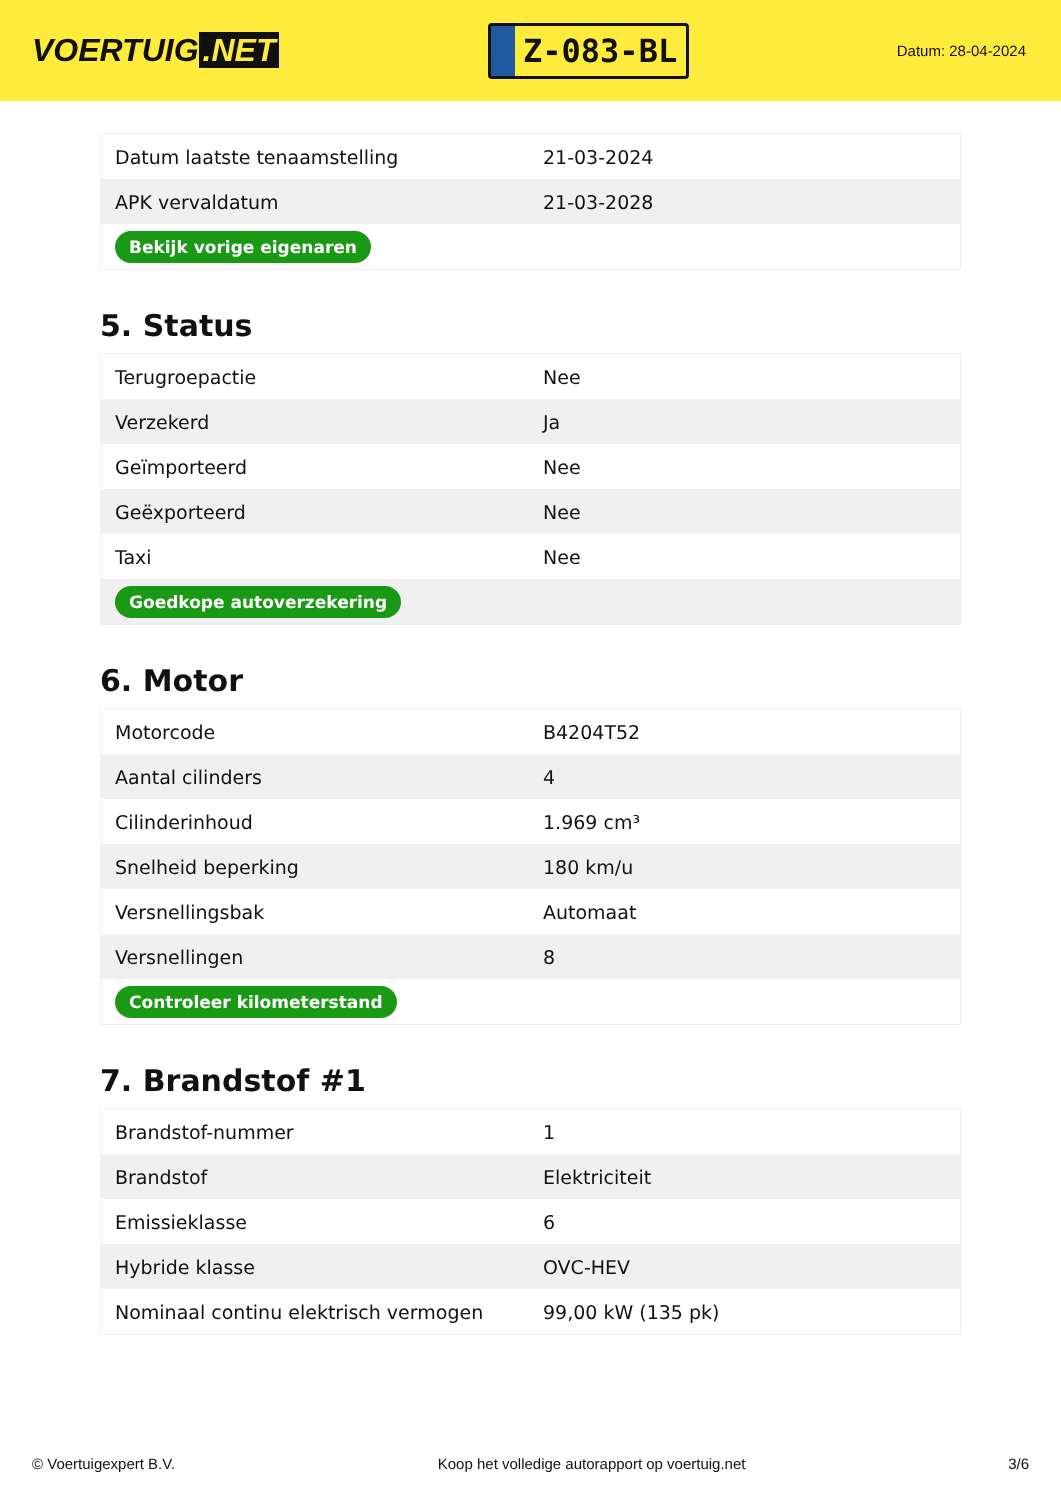VOERTUIG.NET
Z-083-BL
Datum: 28-04-2024
| Datum laatste tenaamstelling | 21-03-2024 |
| APK vervaldatum | 21-03-2028 |
| Bekijk vorige eigenaren | |
5. Status
| Terugroepactie | Nee |
| Verzekerd | Ja |
| Geïmporteerd | Nee |
| Geëxporteerd | Nee |
| Taxi | Nee |
| Goedkope autoverzekering | |
6. Motor
| Motorcode | B4204T52 |
| Aantal cilinders | 4 |
| Cilinderinhoud | 1.969 cm³ |
| Snelheid beperking | 180 km/u |
| Versnellingsbak | Automaat |
| Versnellingen | 8 |
| Controleer kilometerstand | |
7. Brandstof #1
| Brandstof-nummer | 1 |
| Brandstof | Elektriciteit |
| Emissieklasse | 6 |
| Hybride klasse | OVC-HEV |
| Nominaal continu elektrisch vermogen | 99,00 kW (135 pk) |
© Voertuigexpert B.V. Koop het volledige autorapport op voertuig.net 3/6